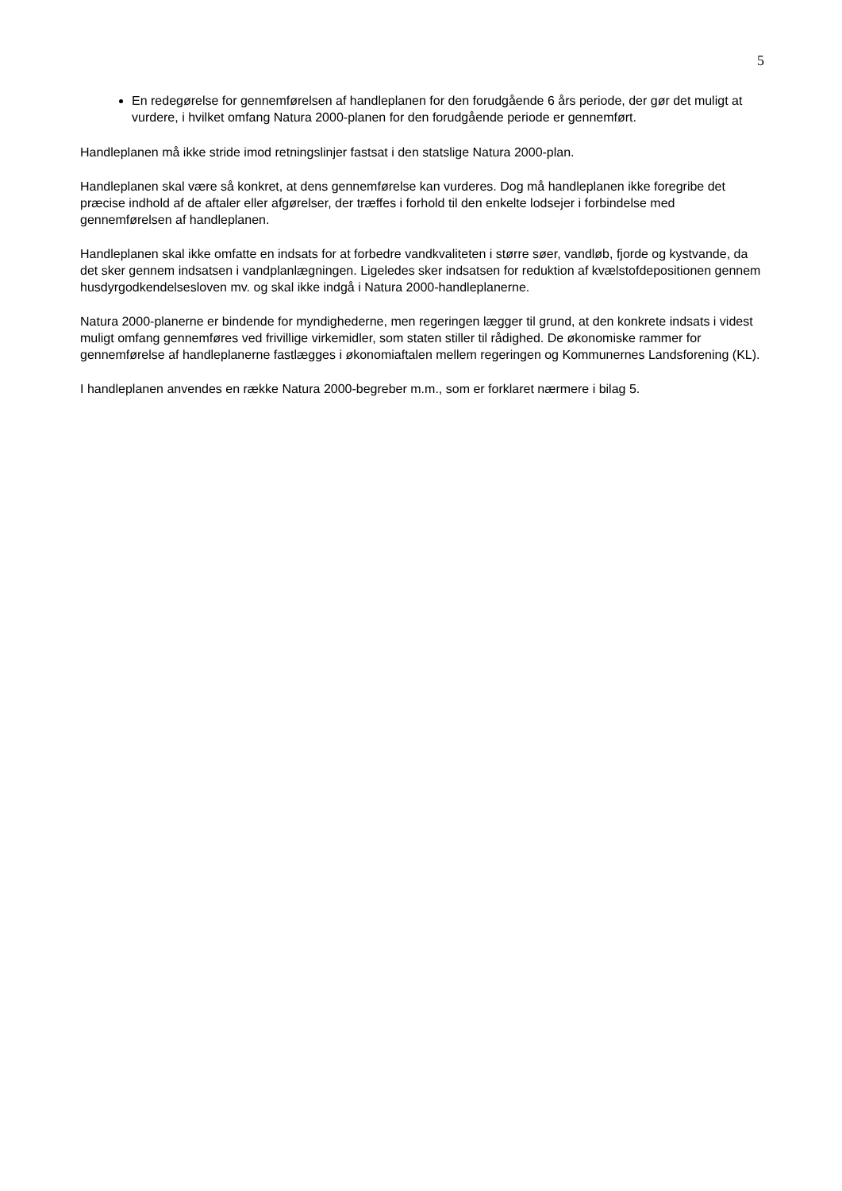5
En redegørelse for gennemførelsen af handleplanen for den forudgående 6 års periode, der gør det muligt at vurdere, i hvilket omfang Natura 2000-planen for den forudgående periode er gennemført.
Handleplanen må ikke stride imod retningslinjer fastsat i den statslige Natura 2000-plan.
Handleplanen skal være så konkret, at dens gennemførelse kan vurderes. Dog må handleplanen ikke foregribe det præcise indhold af de aftaler eller afgørelser, der træffes i forhold til den enkelte lodsejer i forbindelse med gennemførelsen af handleplanen.
Handleplanen skal ikke omfatte en indsats for at forbedre vandkvaliteten i større søer, vandløb, fjorde og kystvande, da det sker gennem indsatsen i vandplanlægningen. Ligeledes sker indsatsen for reduktion af kvælstofdepositionen gennem husdyrgodkendelsesloven mv. og skal ikke indgå i Natura 2000-handleplanerne.
Natura 2000-planerne er bindende for myndighederne, men regeringen lægger til grund, at den konkrete indsats i videst muligt omfang gennemføres ved frivillige virkemidler, som staten stiller til rådighed. De økonomiske rammer for gennemførelse af handleplanerne fastlægges i økonomiaftalen mellem regeringen og Kommunernes Landsforening (KL).
I handleplanen anvendes en række Natura 2000-begreber m.m., som er forklaret nærmere i bilag 5.